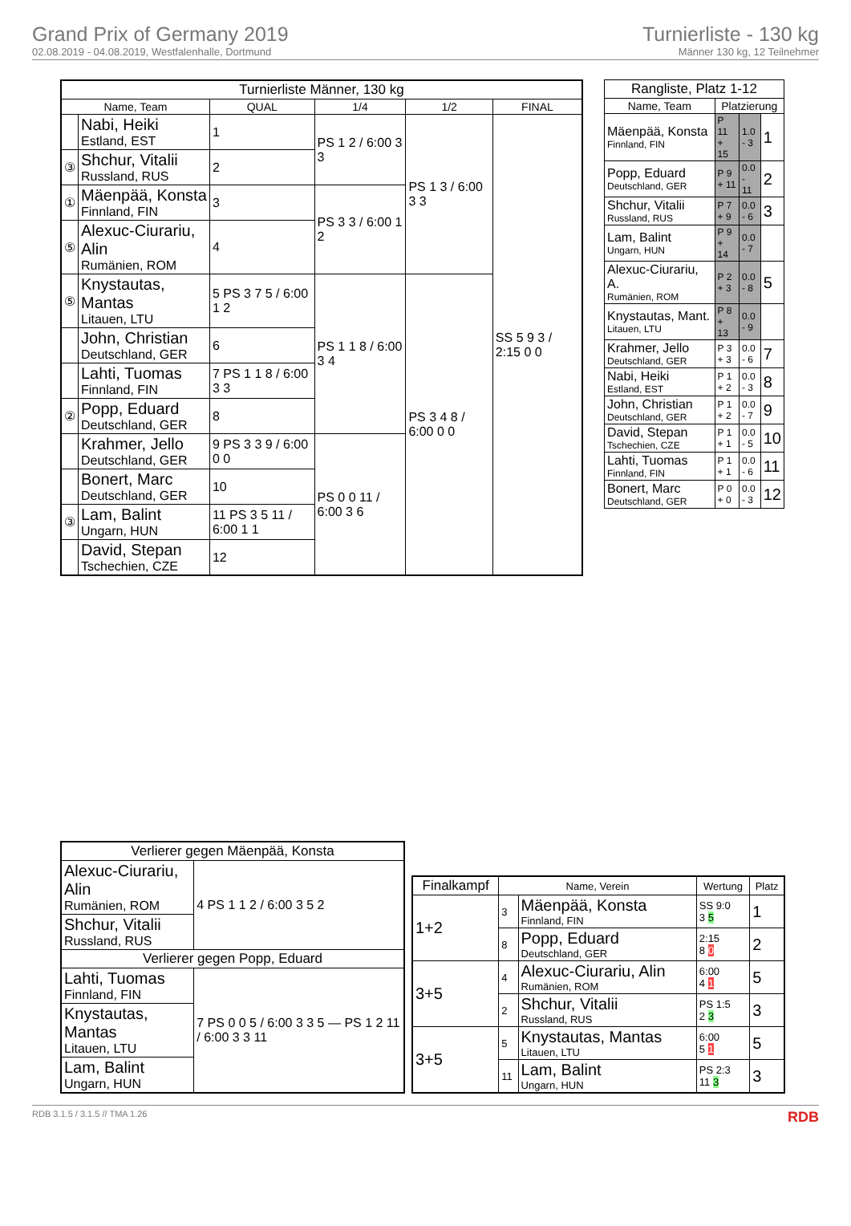Grand Prix of Germany 2019
02.08.2019 - 04.08.2019, Westfalenhalle, Dortmund
Turnierliste - 130 kg
Männer 130 kg, 12 Teilnehmer
| Turnierliste Männer, 130 kg | | | | | |
| --- | --- | --- | --- | --- | --- |
| Name, Team | | QUAL | 1/4 | 1/2 | FINAL |
| | Nabi, Heiki Estland, EST | 1 | PS 1 2 / 6:00 3 3 | PS 1 3 / 6:00 3 3 | SS 5 9 3 / 2:15 0 0 |
| ③ | Shchur, Vitalii Russland, RUS | 2 | | | |
| ① | Mäenpää, Konsta Finnland, FIN | 3 | PS 3 3 / 6:00 1 2 | | |
| ⑤ | Alexuc-Ciurariu, Alin Rumänien, ROM | 4 | | | |
| ⑤ | Knystautas, Mantas Litauen, LTU | 5 PS 3 7 5 / 6:00 1 2 | PS 1 1 8 / 6:00 3 4 | PS 3 4 8 / 6:00 0 0 | |
| | John, Christian Deutschland, GER | 6 | | | |
| | Lahti, Tuomas Finnland, FIN | 7 PS 1 1 8 / 6:00 3 3 | | | |
| ② | Popp, Eduard Deutschland, GER | 8 | | | |
| | Krahmer, Jello Deutschland, GER | 9 PS 3 3 9 / 6:00 0 0 | PS 0 0 11 / 6:00 3 6 | | |
| | Bonert, Marc Deutschland, GER | 10 | | | |
| ③ | Lam, Balint Ungarn, HUN | 11 PS 3 5 11 / 6:00 1 1 | | | |
| | David, Stepan Tschechien, CZE | 12 | | | |
| Rangliste, Platz 1-12 | | | |
| --- | --- | --- | --- |
| Name, Team | Platzierung | | |
| Mäenpää, Konsta Finnland, FIN | P 11 + 15 | 1.0 - 3 | 1 |
| Popp, Eduard Deutschland, GER | P 9 + 11 | 0.0 - 11 | 2 |
| Shchur, Vitalii Russland, RUS | P 7 + 9 | 0.0 - 6 | 3 |
| Lam, Balint Ungarn, HUN | P 9 + 14 | 0.0 - 7 | |
| Alexuc-Ciurariu, A. Rumänien, ROM | P 2 + 3 | 0.0 - 8 | 5 |
| Knystautas, Mant. Litauen, LTU | P 8 + 13 | 0.0 - 9 | |
| Krahmer, Jello Deutschland, GER | P 3 + 3 | 0.0 - 6 | 7 |
| Nabi, Heiki Estland, EST | P 1 + 2 | 0.0 - 3 | 8 |
| John, Christian Deutschland, GER | P 1 + 2 | 0.0 - 7 | 9 |
| David, Stepan Tschechien, CZE | P 1 + 1 | 0.0 - 5 | 10 |
| Lahti, Tuomas Finnland, FIN | P 1 + 1 | 0.0 - 6 | 11 |
| Bonert, Marc Deutschland, GER | P 0 + 0 | 0.0 - 3 | 12 |
| Verlierer gegen Mäenpää, Konsta | |
| --- | --- |
| Alexuc-Ciurariu, Alin Rumänien, ROM | 4 PS 1 1 2 / 6:00 3 5 2 |
| Shchur, Vitalii Russland, RUS | |
| Verlierer gegen Popp, Eduard | |
| Lahti, Tuomas Finnland, FIN | 7 PS 0 0 5 / 6:00 3 3 5 — PS 1 2 11 / 6:00 3 3 11 |
| Knystautas, Mantas Litauen, LTU | |
| Lam, Balint Ungarn, HUN | |
| Finalkampf | Name, Verein | | Wertung | Platz |
| --- | --- | --- | --- | --- |
| 1+2 | 3 | Mäenpää, Konsta Finnland, FIN | SS 9:0 3 5 | 1 |
| | 8 | Popp, Eduard Deutschland, GER | 2:15 8 0 | 2 |
| 3+5 | 4 | Alexuc-Ciurariu, Alin Rumänien, ROM | 6:00 4 1 | 5 |
| | 2 | Shchur, Vitalii Russland, RUS | PS 1:5 2 3 | 3 |
| 3+5 | 5 | Knystautas, Mantas Litauen, LTU | 6:00 5 1 | 5 |
| | 11 | Lam, Balint Ungarn, HUN | PS 2:3 11 3 | 3 |
RDB 3.1.5 / 3.1.5 // TMA 1.26 RDB